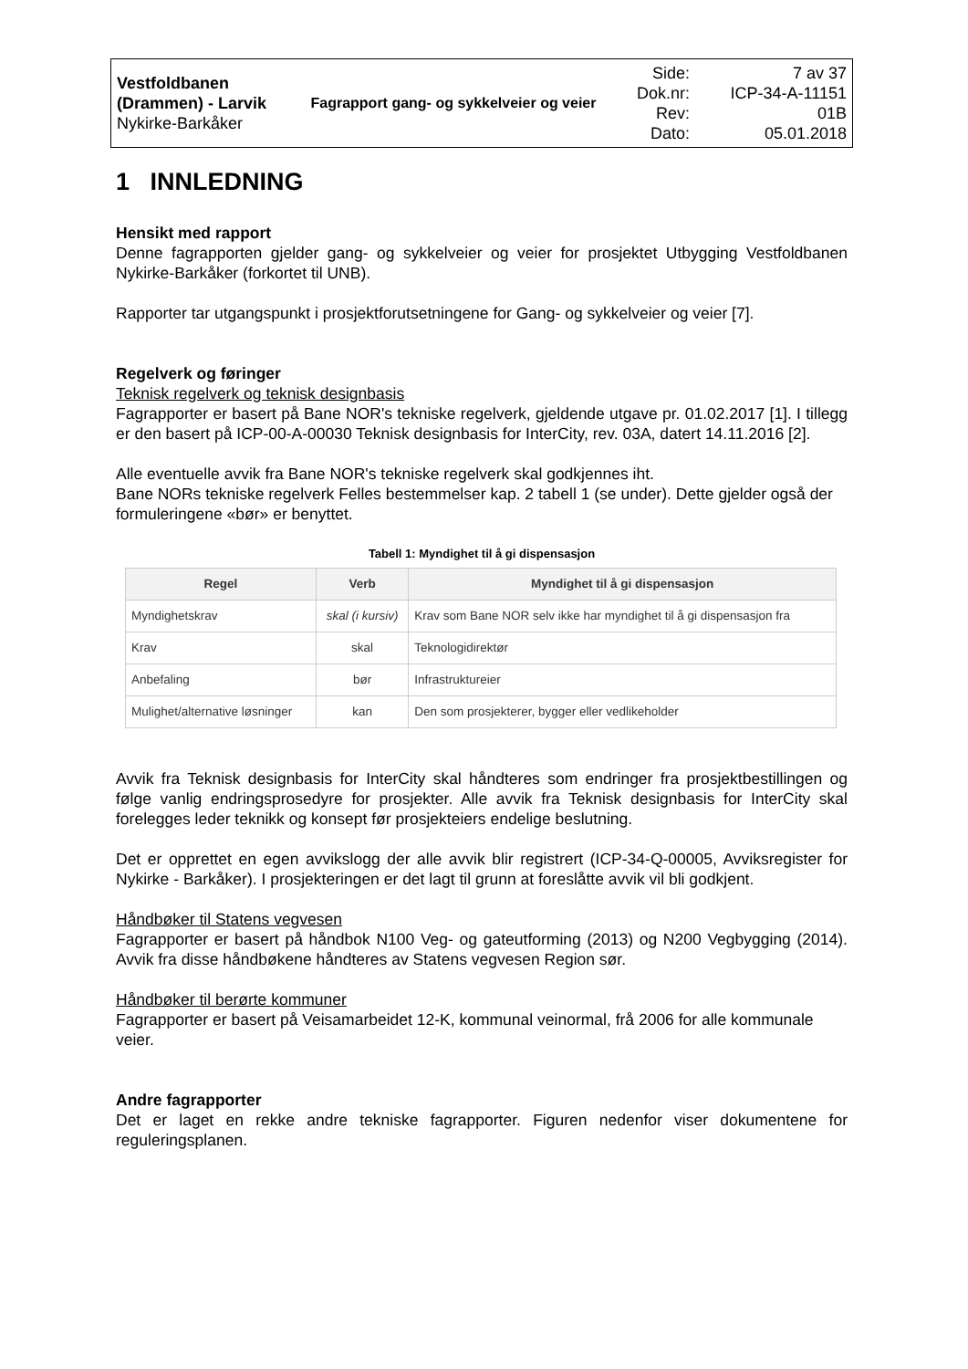| Vestfoldbanen (Drammen) - Larvik Nykirke-Barkåker | Fagrapport gang- og sykkelveier og veier | Side: Dok.nr: Rev: Dato: | 7 av 37 ICP-34-A-11151 01B 05.01.2018 |
1 INNLEDNING
Hensikt med rapport
Denne fagrapporten gjelder gang- og sykkelveier og veier for prosjektet Utbygging Vestfoldbanen Nykirke-Barkåker (forkortet til UNB).
Rapporter tar utgangspunkt i prosjektforutsetningene for Gang- og sykkelveier og veier [7].
Regelverk og føringer
Teknisk regelverk og teknisk designbasis
Fagrapporter er basert på Bane NOR's tekniske regelverk, gjeldende utgave pr. 01.02.2017 [1]. I tillegg er den basert på ICP-00-A-00030 Teknisk designbasis for InterCity, rev. 03A, datert 14.11.2016 [2].
Alle eventuelle avvik fra Bane NOR's tekniske regelverk skal godkjennes iht.
Bane NORs tekniske regelverk Felles bestemmelser kap. 2 tabell 1 (se under). Dette gjelder også der formuleringene «bør» er benyttet.
Tabell 1: Myndighet til å gi dispensasjon
| Regel | Verb | Myndighet til å gi dispensasjon |
| --- | --- | --- |
| Myndighetskrav | skal (i kursiv) | Krav som Bane NOR selv ikke har myndighet til å gi dispensasjon fra |
| Krav | skal | Teknologidirektør |
| Anbefaling | bør | Infrastruktureier |
| Mulighet/alternative løsninger | kan | Den som prosjekterer, bygger eller vedlikeholder |
Avvik fra Teknisk designbasis for InterCity skal håndteres som endringer fra prosjektbestillingen og følge vanlig endringsprosedyre for prosjekter. Alle avvik fra Teknisk designbasis for InterCity skal forelegges leder teknikk og konsept før prosjekteiers endelige beslutning.
Det er opprettet en egen avvikslogg der alle avvik blir registrert (ICP-34-Q-00005, Avviksregister for Nykirke - Barkåker). I prosjekteringen er det lagt til grunn at foreslåtte avvik vil bli godkjent.
Håndbøker til Statens vegvesen
Fagrapporter er basert på håndbok N100 Veg- og gateutforming (2013) og N200 Vegbygging (2014). Avvik fra disse håndbøkene håndteres av Statens vegvesen Region sør.
Håndbøker til berørte kommuner
Fagrapporter er basert på Veisamarbeidet 12-K, kommunal veinormal, frå 2006 for alle kommunale veier.
Andre fagrapporter
Det er laget en rekke andre tekniske fagrapporter. Figuren nedenfor viser dokumentene for reguleringsplanen.